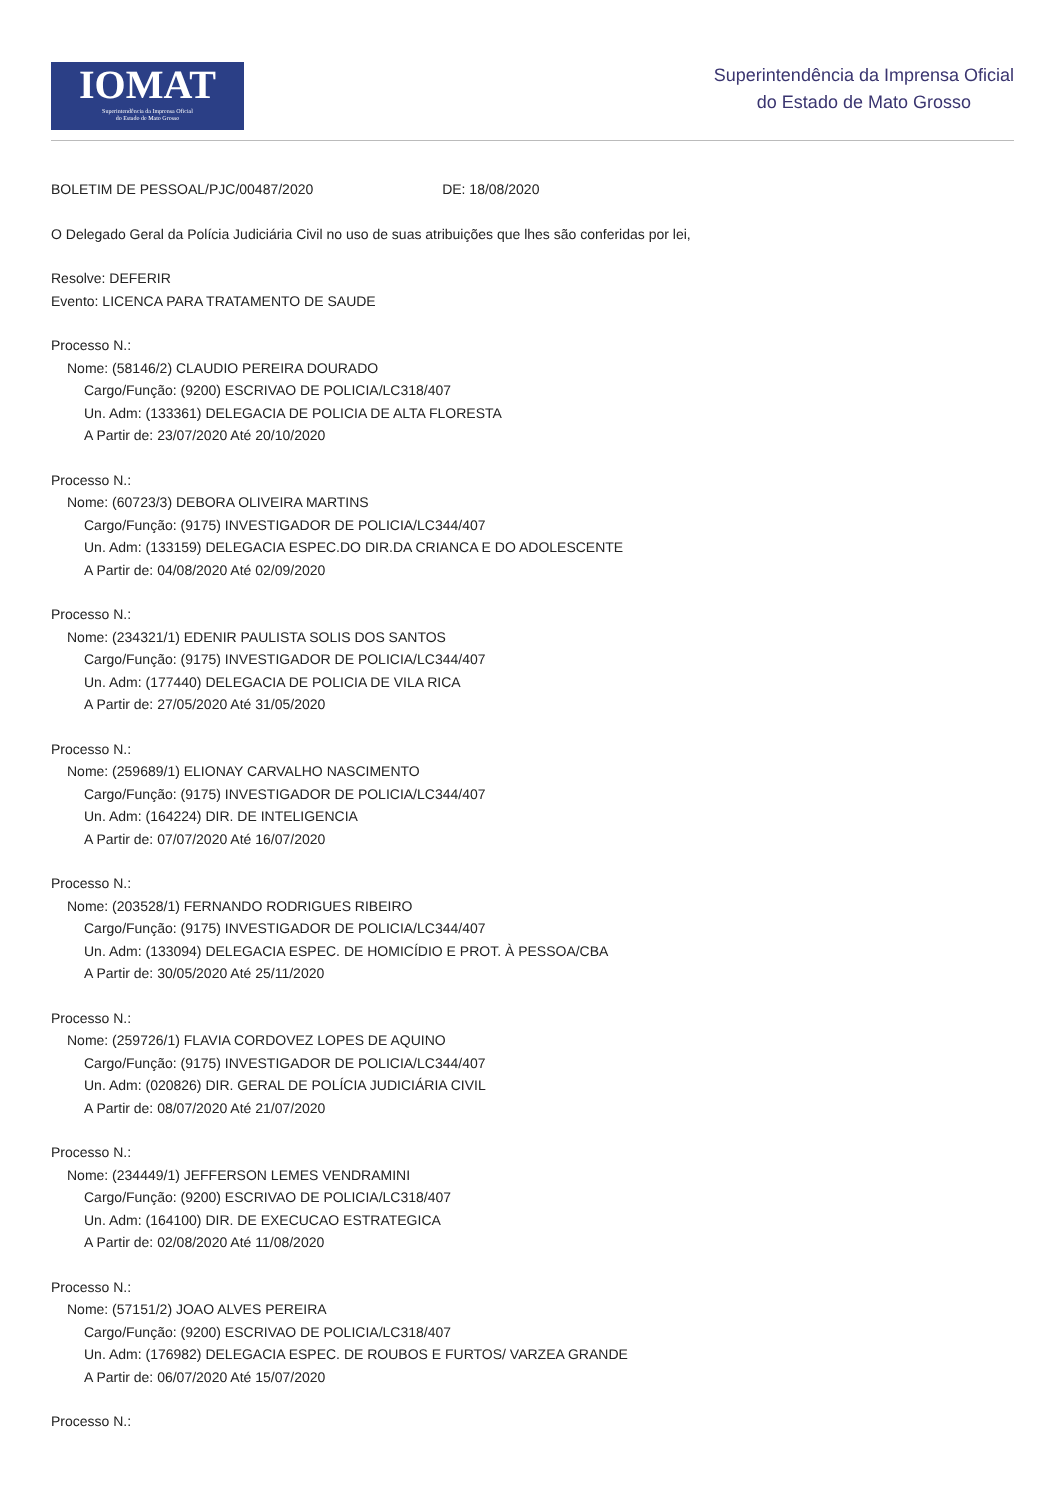IOMAT
Superintendência da Imprensa Oficial
do Estado de Mato Grosso
Superintendência da Imprensa Oficial
do Estado de Mato Grosso
BOLETIM DE PESSOAL/PJC/00487/2020 DE: 18/08/2020
O Delegado Geral da Polícia Judiciária Civil no uso de suas atribuições que lhes são conferidas por lei,
Resolve: DEFERIR
Evento: LICENCA PARA TRATAMENTO DE SAUDE
Processo N.:
Nome: (58146/2) CLAUDIO PEREIRA DOURADO
Cargo/Função: (9200) ESCRIVAO DE POLICIA/LC318/407
Un. Adm: (133361) DELEGACIA DE POLICIA DE ALTA FLORESTA
A Partir de: 23/07/2020 Até 20/10/2020
Processo N.:
Nome: (60723/3) DEBORA OLIVEIRA MARTINS
Cargo/Função: (9175) INVESTIGADOR DE POLICIA/LC344/407
Un. Adm: (133159) DELEGACIA ESPEC.DO DIR.DA CRIANCA E DO ADOLESCENTE
A Partir de: 04/08/2020 Até 02/09/2020
Processo N.:
Nome: (234321/1) EDENIR PAULISTA SOLIS DOS SANTOS
Cargo/Função: (9175) INVESTIGADOR DE POLICIA/LC344/407
Un. Adm: (177440) DELEGACIA DE POLICIA DE VILA RICA
A Partir de: 27/05/2020 Até 31/05/2020
Processo N.:
Nome: (259689/1) ELIONAY CARVALHO NASCIMENTO
Cargo/Função: (9175) INVESTIGADOR DE POLICIA/LC344/407
Un. Adm: (164224) DIR. DE INTELIGENCIA
A Partir de: 07/07/2020 Até 16/07/2020
Processo N.:
Nome: (203528/1) FERNANDO RODRIGUES RIBEIRO
Cargo/Função: (9175) INVESTIGADOR DE POLICIA/LC344/407
Un. Adm: (133094) DELEGACIA ESPEC. DE HOMICÍDIO E PROT. À PESSOA/CBA
A Partir de: 30/05/2020 Até 25/11/2020
Processo N.:
Nome: (259726/1) FLAVIA CORDOVEZ LOPES DE AQUINO
Cargo/Função: (9175) INVESTIGADOR DE POLICIA/LC344/407
Un. Adm: (020826) DIR. GERAL DE POLÍCIA JUDICIÁRIA CIVIL
A Partir de: 08/07/2020 Até 21/07/2020
Processo N.:
Nome: (234449/1) JEFFERSON LEMES VENDRAMINI
Cargo/Função: (9200) ESCRIVAO DE POLICIA/LC318/407
Un. Adm: (164100) DIR. DE EXECUCAO ESTRATEGICA
A Partir de: 02/08/2020 Até 11/08/2020
Processo N.:
Nome: (57151/2) JOAO ALVES PEREIRA
Cargo/Função: (9200) ESCRIVAO DE POLICIA/LC318/407
Un. Adm: (176982) DELEGACIA ESPEC. DE ROUBOS E FURTOS/ VARZEA GRANDE
A Partir de: 06/07/2020 Até 15/07/2020
Processo N.: